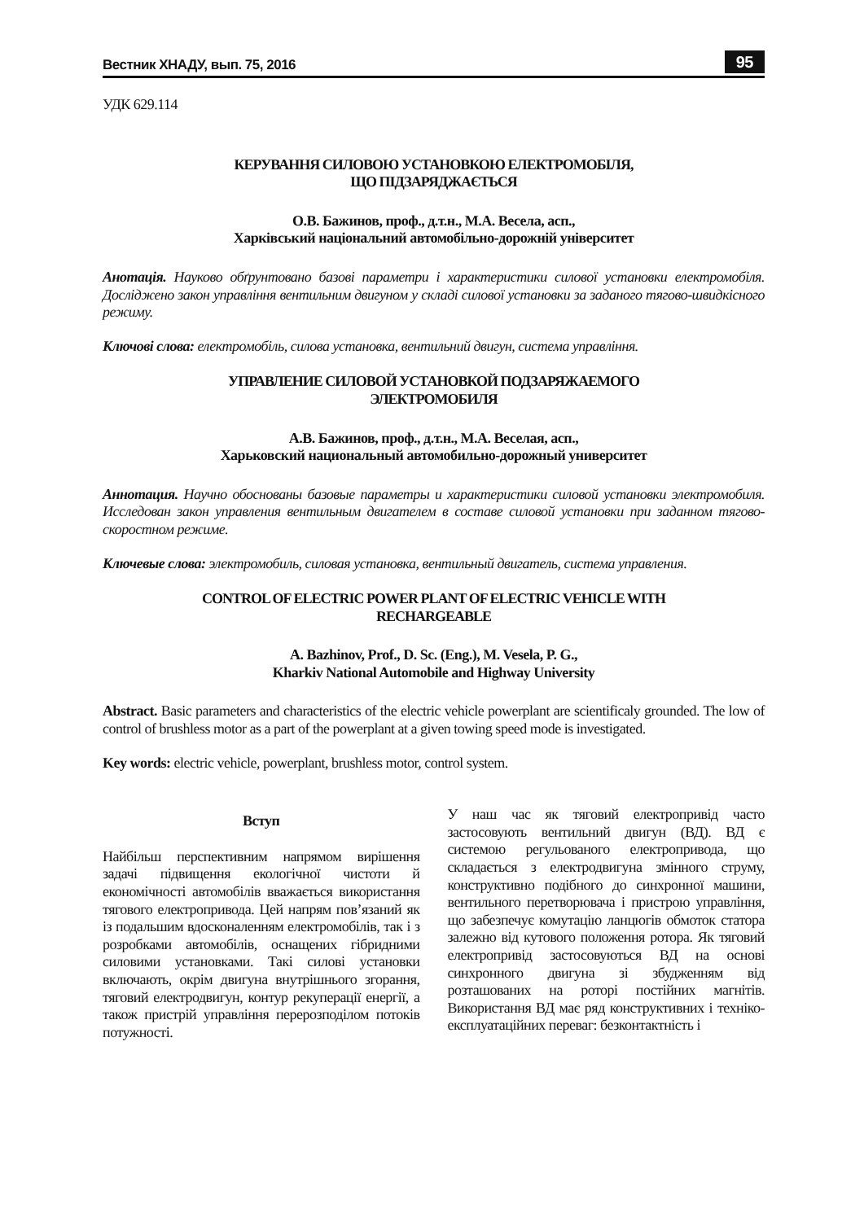Вестник ХНАДУ, вып. 75, 2016 95
УДК 629.114
КЕРУВАННЯ СИЛОВОЮ УСТАНОВКОЮ ЕЛЕКТРОМОБІЛЯ,
ЩО ПІДЗАРЯДЖАЄТЬСЯ
О.В. Бажинов, проф., д.т.н., М.А. Весела, асп.,
Харківський національний автомобільно-дорожній університет
Анотація. Науково обґрунтовано базові параметри і характеристики силової установки електромобіля. Досліджено закон управління вентильним двигуном у складі силової установки за заданого тягово-швидкісного режиму.
Ключові слова: електромобіль, силова установка, вентильний двигун, система управління.
УПРАВЛЕНИЕ СИЛОВОЙ УСТАНОВКОЙ ПОДЗАРЯЖАЕМОГО
ЭЛЕКТРОМОБИЛЯ
А.В. Бажинов, проф., д.т.н., М.А. Веселая, асп.,
Харьковский национальный автомобильно-дорожный университет
Аннотация. Научно обоснованы базовые параметры и характеристики силовой установки электромобиля. Исследован закон управления вентильным двигателем в составе силовой установки при заданном тягово-скоростном режиме.
Ключевые слова: электромобиль, силовая установка, вентильный двигатель, система управления.
CONTROL OF ELECTRIC POWER PLANT OF ELECTRIC VEHICLE WITH
RECHARGEABLE
A. Bazhinov, Prof., D. Sc. (Eng.), M. Vesela, P. G.,
Kharkiv National Automobile and Highway University
Abstract. Basic parameters and characteristics of the electric vehicle powerplant are scientificaly grounded. The low of control of brushless motor as a part of the powerplant at a given towing speed mode is investigated.
Key words: electric vehicle, powerplant, brushless motor, control system.
Вступ
Найбільш перспективним напрямом вирішення задачі підвищення екологічної чистоти й економічності автомобілів вважається використання тягового електропривода. Цей напрям пов’язаний як із подальшим вдосконаленням електромобілів, так і з розробками автомобілів, оснащених гібридними силовими установками. Такі силові установки включають, окрім двигуна внутрішнього згорання, тяговий електродвигун, контур рекуперації енергії, а також пристрій управління перерозподілом потоків потужності.
У наш час як тяговий електропривід часто застосовують вентильний двигун (ВД). ВД є системою регульованого електропривода, що складається з електродвигуна змінного струму, конструктивно подібного до синхронної машини, вентильного перетворювача і пристрою управління, що забезпечує комутацію ланцюгів обмоток статора залежно від кутового положення ротора. Як тяговий електропривід застосовуються ВД на основі синхронного двигуна зі збудженням від розташованих на роторі постійних магнітів. Використання ВД має ряд конструктивних і техніко-експлуатаційних переваг: безконтактність і